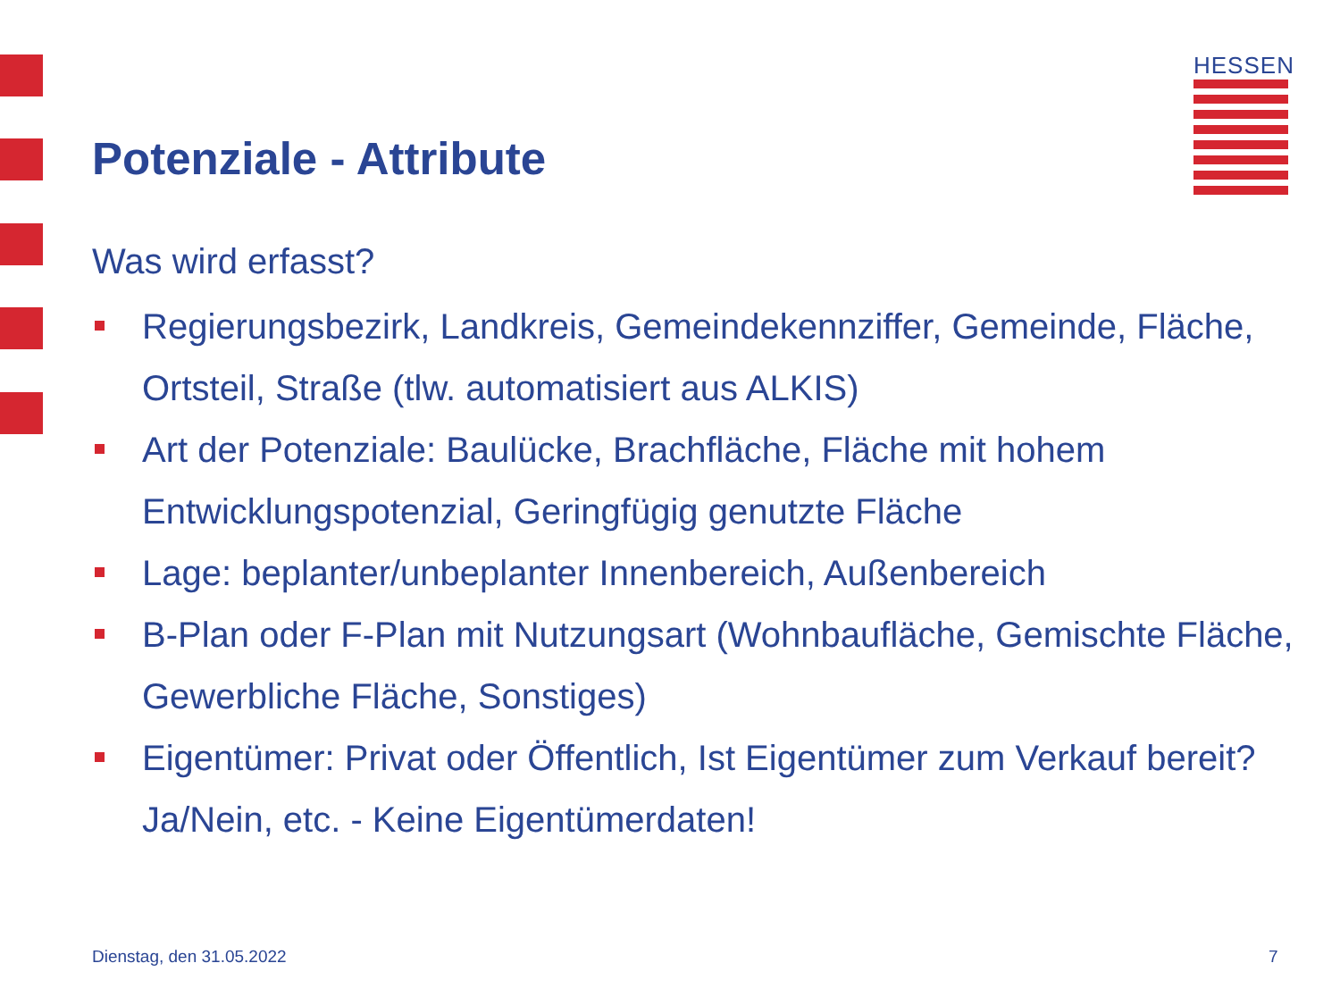HESSEN
Potenziale - Attribute
Was wird erfasst?
Regierungsbezirk, Landkreis, Gemeindekennziffer, Gemeinde, Fläche, Ortsteil, Straße (tlw. automatisiert aus ALKIS)
Art der Potenziale: Baulücke, Brachfläche, Fläche mit hohem Entwicklungspotenzial, Geringfügig genutzte Fläche
Lage: beplanter/unbeplanter Innenbereich, Außenbereich
B-Plan oder F-Plan mit Nutzungsart (Wohnbaufläche, Gemischte Fläche, Gewerbliche Fläche, Sonstiges)
Eigentümer: Privat oder Öffentlich, Ist Eigentümer zum Verkauf bereit? Ja/Nein, etc. - Keine Eigentümerdaten!
Dienstag, den 31.05.2022 7